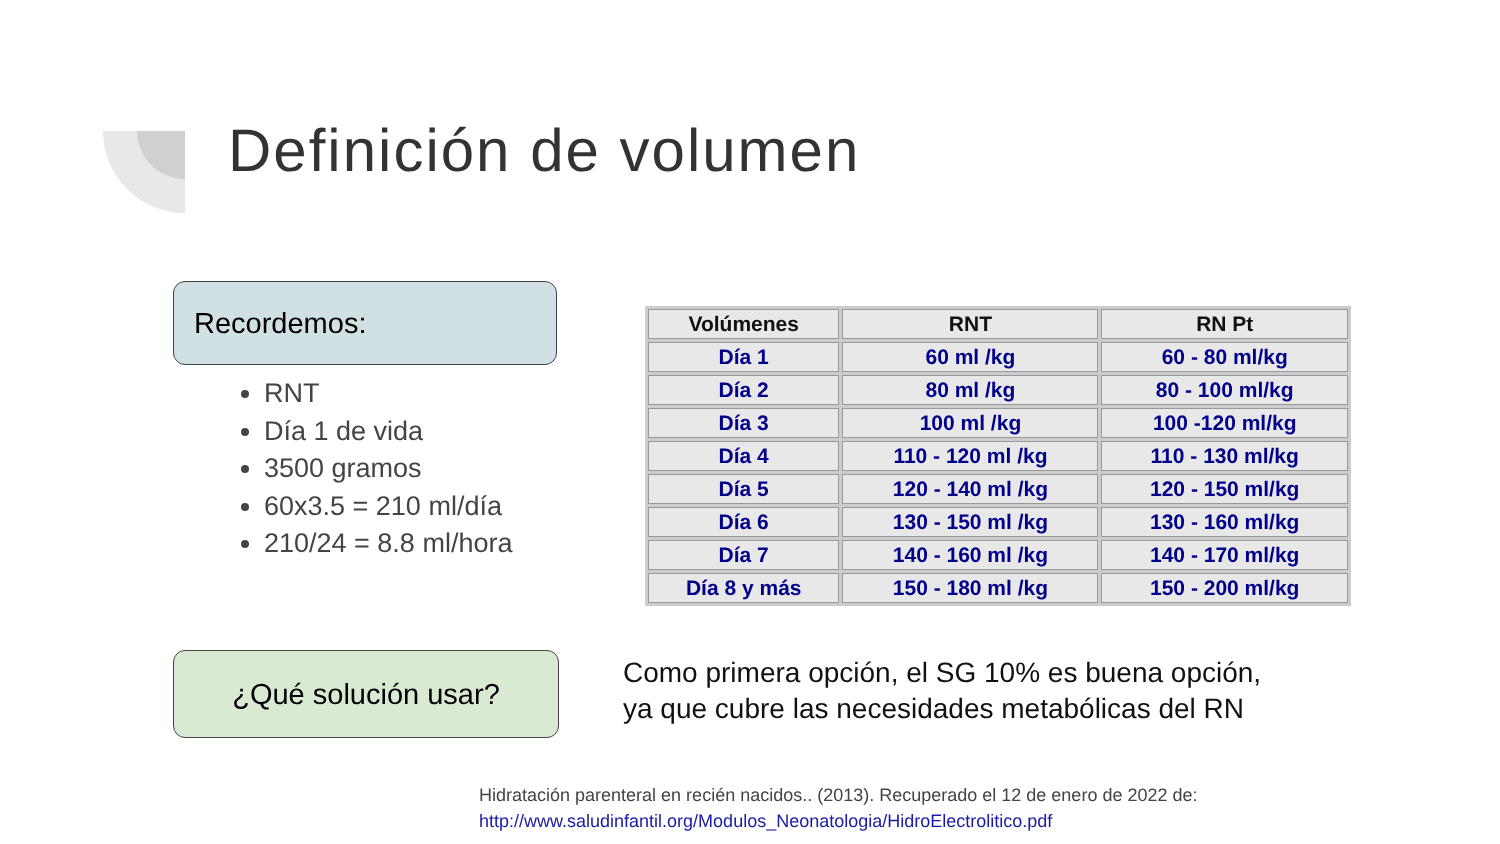Definición de volumen
Recordemos:
RNT
Día 1 de vida
3500 gramos
60x3.5 = 210 ml/día
210/24 = 8.8 ml/hora
| Volúmenes | RNT | RN Pt |
| --- | --- | --- |
| Día 1 | 60 ml /kg | 60 - 80 ml/kg |
| Día 2 | 80 ml /kg | 80 - 100 ml/kg |
| Día 3 | 100 ml /kg | 100 -120 ml/kg |
| Día 4 | 110 - 120 ml /kg | 110 - 130 ml/kg |
| Día 5 | 120 - 140 ml /kg | 120 - 150 ml/kg |
| Día 6 | 130 - 150 ml /kg | 130 - 160 ml/kg |
| Día 7 | 140 - 160 ml /kg | 140 - 170 ml/kg |
| Día 8 y más | 150 - 180 ml /kg | 150 - 200 ml/kg |
¿Qué solución usar?
Como primera opción, el SG 10% es buena opción,
ya que cubre las necesidades metabólicas del RN
Hidratación parenteral en recién nacidos.. (2013). Recuperado el 12 de enero de 2022 de:
http://www.saludinfantil.org/Modulos_Neonatologia/HidroElectrolitico.pdf